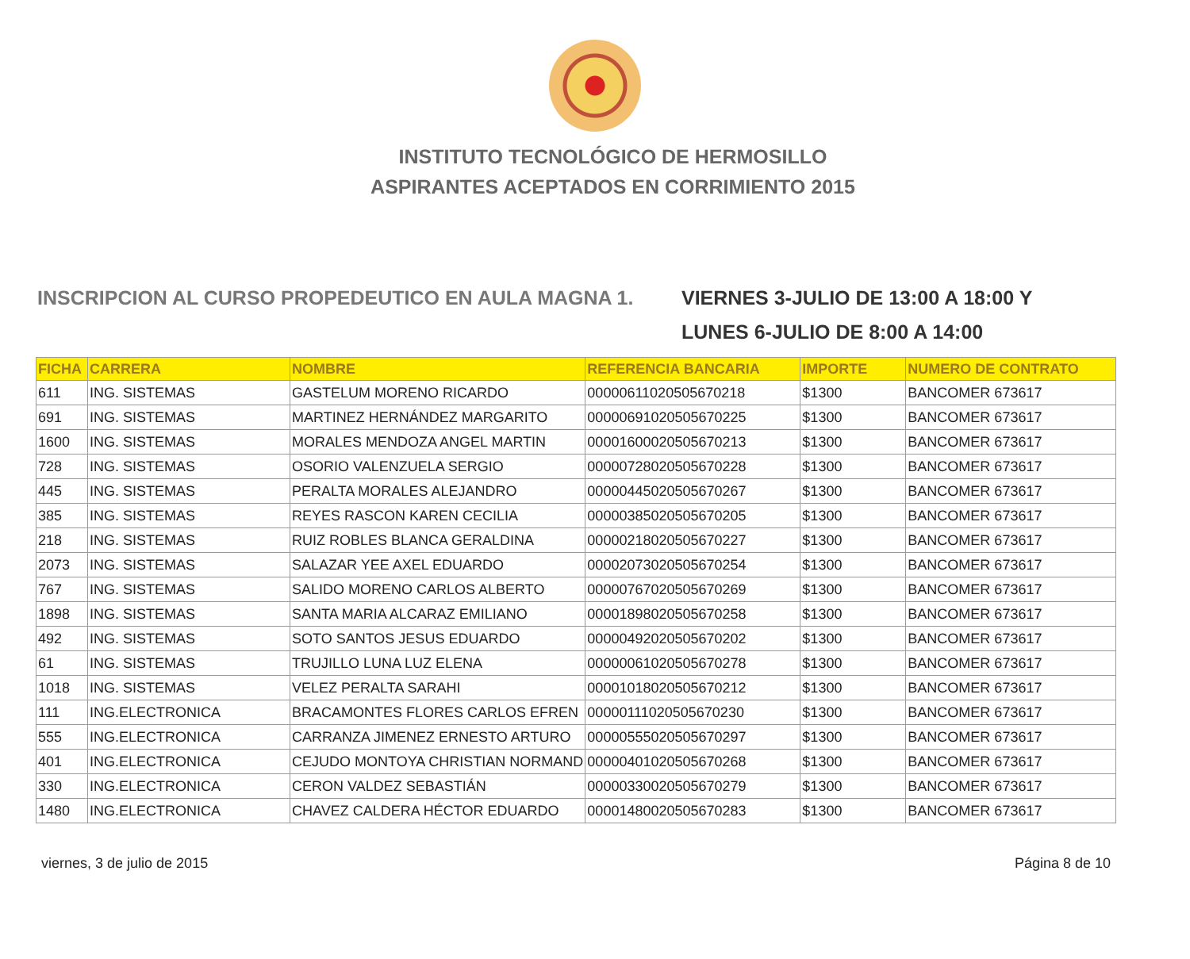INSTITUTO TECNOLÓGICO DE HERMOSILLO
ASPIRANTES ACEPTADOS EN CORRIMIENTO 2015
INSCRIPCION AL CURSO PROPEDEUTICO EN AULA MAGNA 1. VIERNES 3-JULIO DE 13:00 A 18:00 Y
LUNES 6-JULIO DE 8:00 A 14:00
| FICHA | CARRERA | NOMBRE | REFERENCIA BANCARIA | IMPORTE | NUMERO DE CONTRATO |
| --- | --- | --- | --- | --- | --- |
| 611 | ING. SISTEMAS | GASTELUM MORENO RICARDO | 00000611020505670218 | $1300 | BANCOMER 673617 |
| 691 | ING. SISTEMAS | MARTINEZ HERNÁNDEZ MARGARITO | 00000691020505670225 | $1300 | BANCOMER 673617 |
| 1600 | ING. SISTEMAS | MORALES MENDOZA ANGEL MARTIN | 00001600020505670213 | $1300 | BANCOMER 673617 |
| 728 | ING. SISTEMAS | OSORIO VALENZUELA SERGIO | 00000728020505670228 | $1300 | BANCOMER 673617 |
| 445 | ING. SISTEMAS | PERALTA MORALES ALEJANDRO | 00000445020505670267 | $1300 | BANCOMER 673617 |
| 385 | ING. SISTEMAS | REYES RASCON KAREN CECILIA | 00000385020505670205 | $1300 | BANCOMER 673617 |
| 218 | ING. SISTEMAS | RUIZ ROBLES BLANCA GERALDINA | 00000218020505670227 | $1300 | BANCOMER 673617 |
| 2073 | ING. SISTEMAS | SALAZAR YEE AXEL EDUARDO | 00002073020505670254 | $1300 | BANCOMER 673617 |
| 767 | ING. SISTEMAS | SALIDO MORENO CARLOS ALBERTO | 00000767020505670269 | $1300 | BANCOMER 673617 |
| 1898 | ING. SISTEMAS | SANTA MARIA ALCARAZ EMILIANO | 00001898020505670258 | $1300 | BANCOMER 673617 |
| 492 | ING. SISTEMAS | SOTO SANTOS JESUS EDUARDO | 00000492020505670202 | $1300 | BANCOMER 673617 |
| 61 | ING. SISTEMAS | TRUJILLO LUNA LUZ ELENA | 00000061020505670278 | $1300 | BANCOMER 673617 |
| 1018 | ING. SISTEMAS | VELEZ PERALTA SARAHI | 00001018020505670212 | $1300 | BANCOMER 673617 |
| 111 | ING.ELECTRONICA | BRACAMONTES FLORES CARLOS EFREN | 00000111020505670230 | $1300 | BANCOMER 673617 |
| 555 | ING.ELECTRONICA | CARRANZA JIMENEZ ERNESTO ARTURO | 00000555020505670297 | $1300 | BANCOMER 673617 |
| 401 | ING.ELECTRONICA | CEJUDO MONTOYA CHRISTIAN NORMAND | 00000401020505670268 | $1300 | BANCOMER 673617 |
| 330 | ING.ELECTRONICA | CERON VALDEZ SEBASTIÁN | 00000330020505670279 | $1300 | BANCOMER 673617 |
| 1480 | ING.ELECTRONICA | CHAVEZ CALDERA HÉCTOR EDUARDO | 00001480020505670283 | $1300 | BANCOMER 673617 |
viernes, 3 de julio de 2015 Página 8 de 10